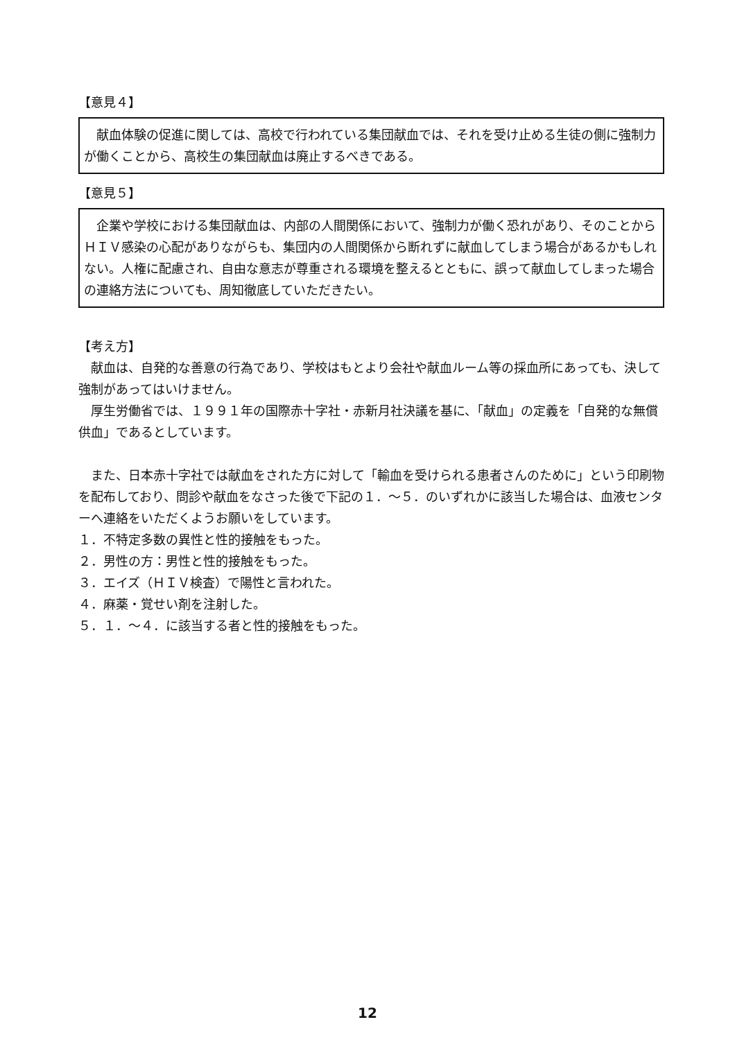【意見４】
　献血体験の促進に関しては、高校で行われている集団献血では、それを受け止める生徒の側に強制力が働くことから、高校生の集団献血は廃止するべきである。
【意見５】
　企業や学校における集団献血は、内部の人間関係において、強制力が働く恐れがあり、そのことからＨＩＶ感染の心配がありながらも、集団内の人間関係から断れずに献血してしまう場合があるかもしれない。人権に配慮され、自由な意志が尊重される環境を整えるとともに、誤って献血してしまった場合の連絡方法についても、周知徹底していただきたい。
【考え方】
　献血は、自発的な善意の行為であり、学校はもとより会社や献血ルーム等の採血所にあっても、決して強制があってはいけません。
　厚生労働省では、１９９１年の国際赤十字社・赤新月社決議を基に、「献血」の定義を「自発的な無償供血」であるとしています。
　また、日本赤十字社では献血をされた方に対して「輸血を受けられる患者さんのために」という印刷物を配布しており、問診や献血をなさった後で下記の１．～５．のいずれかに該当した場合は、血液センターへ連絡をいただくようお願いをしています。
１．不特定多数の異性と性的接触をもった。
２．男性の方：男性と性的接触をもった。
３．エイズ（ＨＩＶ検査）で陽性と言われた。
４．麻薬・覚せい剤を注射した。
５．１．～４．に該当する者と性的接触をもった。
12